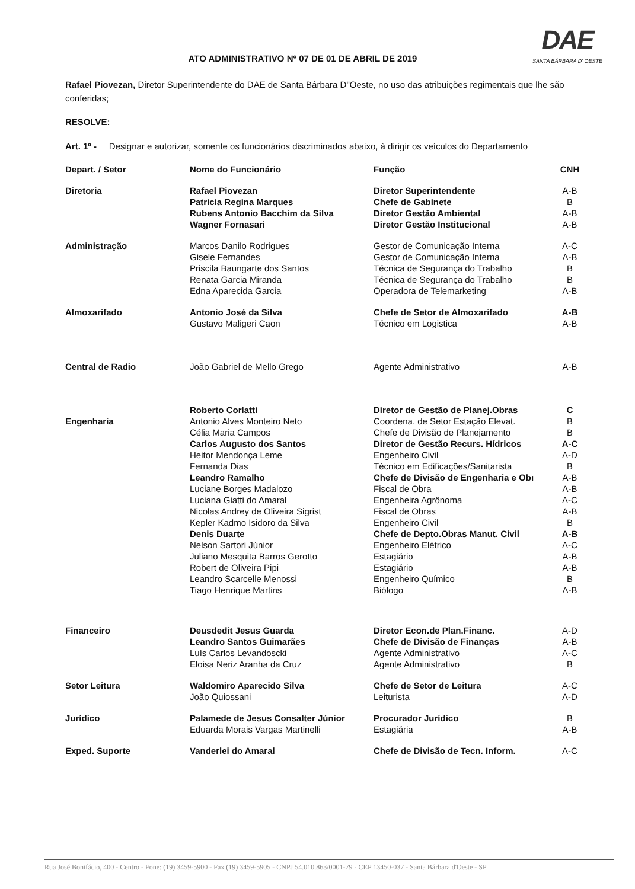DAE
SANTA BÁRBARA D' OESTE
ATO ADMINISTRATIVO Nº 07 DE 01 DE ABRIL DE 2019
Rafael Piovezan, Diretor Superintendente do DAE de Santa Bárbara D"Oeste, no uso das atribuições regimentais que lhe são conferidas;
RESOLVE:
Art. 1º - Designar e autorizar, somente os funcionários discriminados abaixo, à dirigir os veículos do Departamento
| Depart. / Setor | Nome do Funcionário | Função | CNH |
| --- | --- | --- | --- |
| Diretoria | Rafael Piovezan | Diretor Superintendente | A-B |
| | Patricia Regina Marques | Chefe de Gabinete | B |
| | Rubens Antonio Bacchim da Silva | Diretor Gestão Ambiental | A-B |
| | Wagner Fornasari | Diretor Gestão Institucional | A-B |
| Administração | Marcos Danilo Rodrigues | Gestor de Comunicação Interna | A-C |
| | Gisele Fernandes | Gestor de Comunicação Interna | A-B |
| | Priscila Baungarte dos Santos | Técnica de Segurança do Trabalho | B |
| | Renata Garcia Miranda | Técnica de Segurança do Trabalho | B |
| | Edna Aparecida Garcia | Operadora de Telemarketing | A-B |
| Almoxarifado | Antonio José da Silva | Chefe de Setor de Almoxarifado | A-B |
| | Gustavo Maligeri Caon | Técnico em Logistica | A-B |
| Central de Radio | João Gabriel de Mello Grego | Agente Administrativo | A-B |
| | Roberto Corlatti | Diretor de Gestão de Planej.Obras | C |
| Engenharia | Antonio Alves Monteiro Neto | Coordena. de Setor Estação Elevat. | B |
| | Célia Maria Campos | Chefe de Divisão de Planejamento | B |
| | Carlos Augusto dos Santos | Diretor de Gestão Recurs. Hídricos | A-C |
| | Heitor Mendonça Leme | Engenheiro Civil | A-D |
| | Fernanda Dias | Técnico em Edificações/Sanitarista | B |
| | Leandro Ramalho | Chefe de Divisão de Engenharia e Obı | A-B |
| | Luciane Borges Madalozo | Fiscal de Obra | A-B |
| | Luciana Giatti do Amaral | Engenheira Agrônoma | A-C |
| | Nicolas Andrey de Oliveira Sigrist | Fiscal de Obras | A-B |
| | Kepler Kadmo Isidoro da Silva | Engenheiro Civil | B |
| | Denis Duarte | Chefe de Depto.Obras Manut. Civil | A-B |
| | Nelson Sartori Júnior | Engenheiro Elétrico | A-C |
| | Juliano Mesquita Barros Gerotto | Estagiário | A-B |
| | Robert de Oliveira Pipi | Estagiário | A-B |
| | Leandro Scarcelle Menossi | Engenheiro Químico | B |
| | Tiago Henrique Martins | Biólogo | A-B |
| Financeiro | Deusdedit Jesus Guarda | Diretor Econ.de Plan.Financ. | A-D |
| | Leandro Santos Guimarães | Chefe de Divisão de Finanças | A-B |
| | Luís Carlos Levandoscki | Agente Administrativo | A-C |
| | Eloisa Neriz Aranha da Cruz | Agente Administrativo | B |
| Setor Leitura | Waldomiro Aparecido Silva | Chefe de Setor de Leitura | A-C |
| | João Quiossani | Leiturista | A-D |
| Jurídico | Palamede de Jesus Consalter Júnior | Procurador Jurídico | B |
| | Eduarda Morais Vargas Martinelli | Estagiária | A-B |
| Exped. Suporte | Vanderlei do Amaral | Chefe de Divisão de Tecn. Inform. | A-C |
Rua José Bonifácio, 400 - Centro - Fone: (19) 3459-5900 - Fax (19) 3459-5905 - CNPJ 54.010.863/0001-79 - CEP 13450-037 - Santa Bárbara d'Oeste - SP